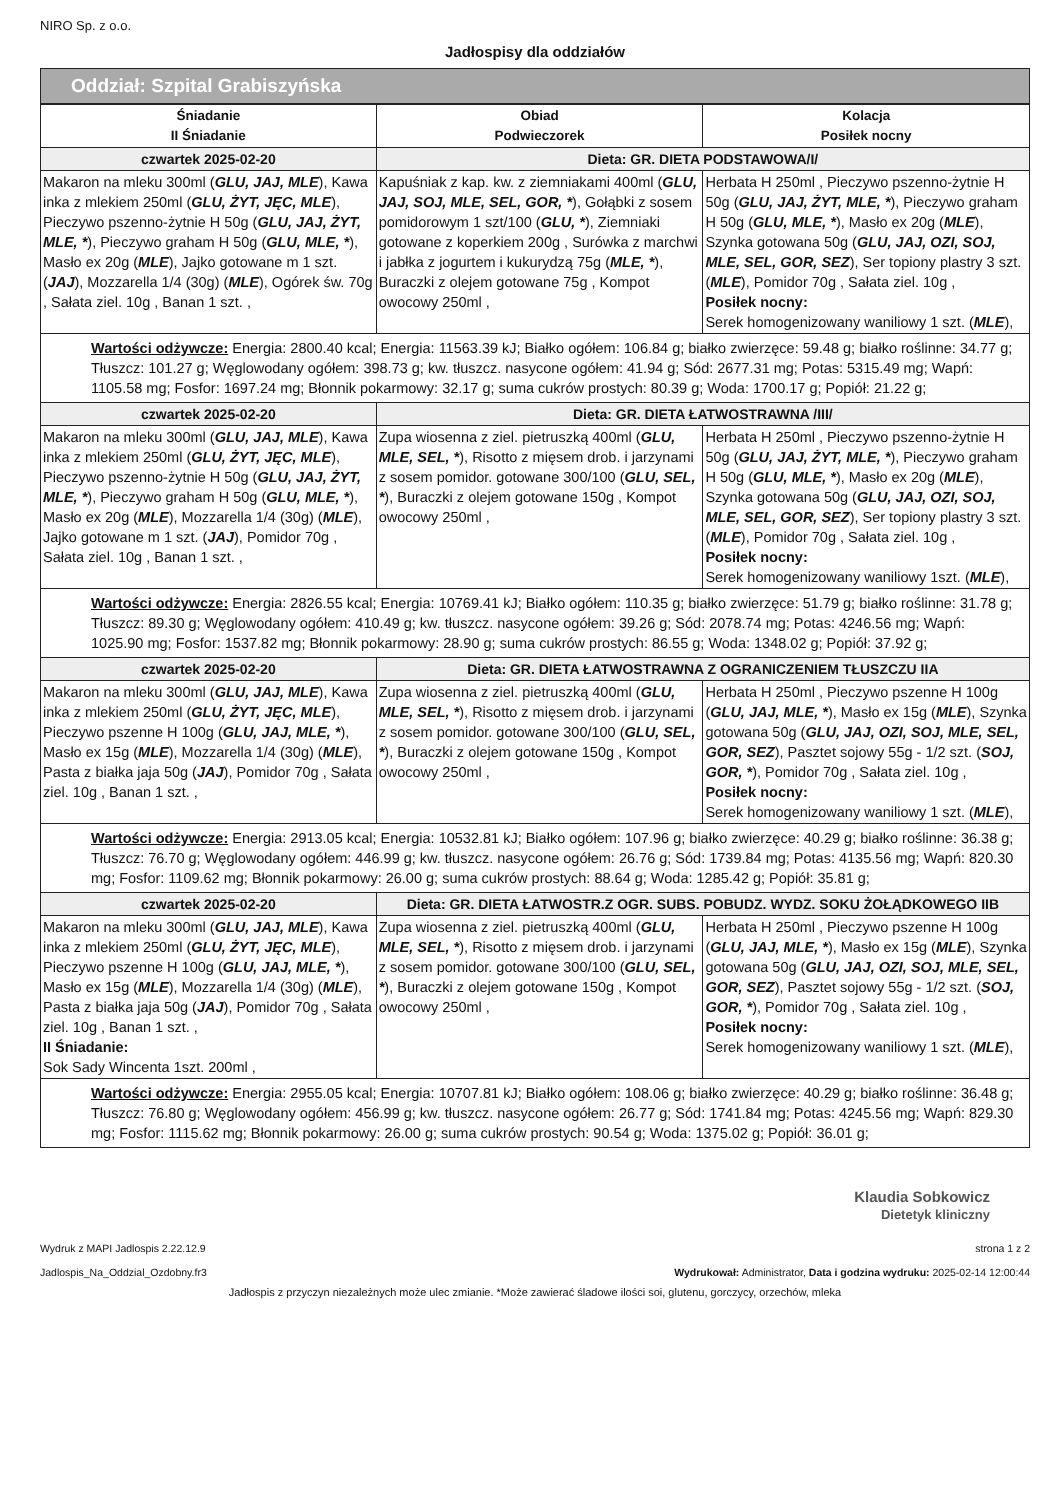NIRO Sp. z o.o.
Jadłospisy dla oddziałów
Oddział: Szpital Grabiszyńska
| Śniadanie II Śniadanie | Obiad Podwieczorek | Kolacja Posiłek nocny |
| --- | --- | --- |
| czwartek 2025-02-20 | Dieta: GR. DIETA PODSTAWOWA/I/ | |
| Makaron na mleku 300ml ( GLU, JAJ, MLE ), Kawa inka z mlekiem 250ml ( GLU, ŻYT, JĘC, MLE ), Pieczywo pszenno-żytnie H 50g ( GLU, JAJ, ŻYT, MLE, * ), Pieczywo graham H 50g ( GLU, MLE, * ), Masło ex 20g ( MLE ), Jajko gotowane m 1 szt. ( JAJ ), Mozzarella 1/4 (30g) ( MLE ), Ogórek św. 70g , Sałata ziel. 10g , Banan 1 szt. , | Kapuśniak z kap. kw. z ziemniakami 400ml ( GLU, JAJ, SOJ, MLE, SEL, GOR, * ), Gołąbki z sosem pomidorowym 1 szt/100 ( GLU, * ), Ziemniaki gotowane z koperkiem 200g , Surówka z marchwi i jabłka z jogurtem i kukurydzą 75g ( MLE, * ), Buraczki z olejem gotowane 75g , Kompot owocowy 250ml , | Herbata H 250ml , Pieczywo pszenno-żytnie H 50g ( GLU, JAJ, ŻYT, MLE, * ), Pieczywo graham H 50g ( GLU, MLE, * ), Masło ex 20g ( MLE ), Szynka gotowana 50g ( GLU, JAJ, OZI, SOJ, MLE, SEL, GOR, SEZ ), Ser topiony plastry 3 szt. ( MLE ), Pomidor 70g , Sałata ziel. 10g , Posiłek nocny: Serek homogenizowany waniliowy 1 szt. ( MLE ), |
| Wartości odżywcze: Energia: 2800.40 kcal; Energia: 11563.39 kJ; Białko ogółem: 106.84 g; białko zwierzęce: 59.48 g; białko roślinne: 34.77 g; Tłuszcz: 101.27 g; Węglowodany ogółem: 398.73 g; kw. tłuszcz. nasycone ogółem: 41.94 g; Sód: 2677.31 mg; Potas: 5315.49 mg; Wapń: 1105.58 mg; Fosfor: 1697.24 mg; Błonnik pokarmowy: 32.17 g; suma cukrów prostych: 80.39 g; Woda: 1700.17 g; Popiół: 21.22 g; | | |
| czwartek 2025-02-20 | Dieta: GR. DIETA ŁATWOSTRAWNA /III/ | |
| Makaron na mleku 300ml ( GLU, JAJ, MLE ), Kawa inka z mlekiem 250ml ( GLU, ŻYT, JĘC, MLE ), Pieczywo pszenno-żytnie H 50g ( GLU, JAJ, ŻYT, MLE, * ), Pieczywo graham H 50g ( GLU, MLE, * ), Masło ex 20g ( MLE ), Mozzarella 1/4 (30g) ( MLE ), Jajko gotowane m 1 szt. ( JAJ ), Pomidor 70g , Sałata ziel. 10g , Banan 1 szt. , | Zupa wiosenna z ziel. pietruszką 400ml ( GLU, MLE, SEL, * ), Risotto z mięsem drob. i jarzynami z sosem pomidor. gotowane 300/100 ( GLU, SEL, * ), Buraczki z olejem gotowane 150g , Kompot owocowy 250ml , | Herbata H 250ml , Pieczywo pszenno-żytnie H 50g ( GLU, JAJ, ŻYT, MLE, * ), Pieczywo graham H 50g ( GLU, MLE, * ), Masło ex 20g ( MLE ), Szynka gotowana 50g ( GLU, JAJ, OZI, SOJ, MLE, SEL, GOR, SEZ ), Ser topiony plastry 3 szt. ( MLE ), Pomidor 70g , Sałata ziel. 10g , Posiłek nocny: Serek homogenizowany waniliowy 1szt. ( MLE ), |
| Wartości odżywcze: Energia: 2826.55 kcal; Energia: 10769.41 kJ; Białko ogółem: 110.35 g; białko zwierzęce: 51.79 g; białko roślinne: 31.78 g; Tłuszcz: 89.30 g; Węglowodany ogółem: 410.49 g; kw. tłuszcz. nasycone ogółem: 39.26 g; Sód: 2078.74 mg; Potas: 4246.56 mg; Wapń: 1025.90 mg; Fosfor: 1537.82 mg; Błonnik pokarmowy: 28.90 g; suma cukrów prostych: 86.55 g; Woda: 1348.02 g; Popiół: 37.92 g; | | |
| czwartek 2025-02-20 | Dieta: GR. DIETA ŁATWOSTRAWNA Z OGRANICZENIEM TŁUSZCZU IIA | |
| Makaron na mleku 300ml ( GLU, JAJ, MLE ), Kawa inka z mlekiem 250ml ( GLU, ŻYT, JĘC, MLE ), Pieczywo pszenne H 100g ( GLU, JAJ, MLE, * ), Masło ex 15g ( MLE ), Mozzarella 1/4 (30g) ( MLE ), Pasta z białka jaja 50g ( JAJ ), Pomidor 70g , Sałata ziel. 10g , Banan 1 szt. , | Zupa wiosenna z ziel. pietruszką 400ml ( GLU, MLE, SEL, * ), Risotto z mięsem drob. i jarzynami z sosem pomidor. gotowane 300/100 ( GLU, SEL, * ), Buraczki z olejem gotowane 150g , Kompot owocowy 250ml , | Herbata H 250ml , Pieczywo pszenne H 100g ( GLU, JAJ, MLE, * ), Masło ex 15g ( MLE ), Szynka gotowana 50g ( GLU, JAJ, OZI, SOJ, MLE, SEL, GOR, SEZ ), Pasztet sojowy 55g - 1/2 szt. ( SOJ, GOR, * ), Pomidor 70g , Sałata ziel. 10g , Posiłek nocny: Serek homogenizowany waniliowy 1 szt. ( MLE ), |
| Wartości odżywcze: Energia: 2913.05 kcal; Energia: 10532.81 kJ; Białko ogółem: 107.96 g; białko zwierzęce: 40.29 g; białko roślinne: 36.38 g; Tłuszcz: 76.70 g; Węglowodany ogółem: 446.99 g; kw. tłuszcz. nasycone ogółem: 26.76 g; Sód: 1739.84 mg; Potas: 4135.56 mg; Wapń: 820.30 mg; Fosfor: 1109.62 mg; Błonnik pokarmowy: 26.00 g; suma cukrów prostych: 88.64 g; Woda: 1285.42 g; Popiół: 35.81 g; | | |
| czwartek 2025-02-20 | Dieta: GR. DIETA ŁATWOSTR.Z OGR. SUBS. POBUDZ. WYDZ. SOKU ŻOŁĄDKOWEGO IIB | |
| Makaron na mleku 300ml ( GLU, JAJ, MLE ), Kawa inka z mlekiem 250ml ( GLU, ŻYT, JĘC, MLE ), Pieczywo pszenne H 100g ( GLU, JAJ, MLE, * ), Masło ex 15g ( MLE ), Mozzarella 1/4 (30g) ( MLE ), Pasta z białka jaja 50g ( JAJ ), Pomidor 70g , Sałata ziel. 10g , Banan 1 szt. , II Śniadanie: Sok Sady Wincenta 1szt. 200ml , | Zupa wiosenna z ziel. pietruszką 400ml ( GLU, MLE, SEL, * ), Risotto z mięsem drob. i jarzynami z sosem pomidor. gotowane 300/100 ( GLU, SEL, * ), Buraczki z olejem gotowane 150g , Kompot owocowy 250ml , | Herbata H 250ml , Pieczywo pszenne H 100g ( GLU, JAJ, MLE, * ), Masło ex 15g ( MLE ), Szynka gotowana 50g ( GLU, JAJ, OZI, SOJ, MLE, SEL, GOR, SEZ ), Pasztet sojowy 55g - 1/2 szt. ( SOJ, GOR, * ), Pomidor 70g , Sałata ziel. 10g , Posiłek nocny: Serek homogenizowany waniliowy 1 szt. ( MLE ), |
| Wartości odżywcze: Energia: 2955.05 kcal; Energia: 10707.81 kJ; Białko ogółem: 108.06 g; białko zwierzęce: 40.29 g; białko roślinne: 36.48 g; Tłuszcz: 76.80 g; Węglowodany ogółem: 456.99 g; kw. tłuszcz. nasycone ogółem: 26.77 g; Sód: 1741.84 mg; Potas: 4245.56 mg; Wapń: 829.30 mg; Fosfor: 1115.62 mg; Błonnik pokarmowy: 26.00 g; suma cukrów prostych: 90.54 g; Woda: 1375.02 g; Popiół: 36.01 g; | | |
Klaudia Sobkowicz
Dietetyk kliniczny
Wydruk z MAPI Jadlospis 2.22.12.9
Jadlospis_Na_Oddzial_Ozdobny.fr3
strona 1 z 2
Wydrukował: Administrator, Data i godzina wydruku: 2025-02-14 12:00:44
Jadłospis z przyczyn niezależnych może ulec zmianie. *Może zawierać śladowe ilości soi, glutenu, gorczycy, orzechów, mleka